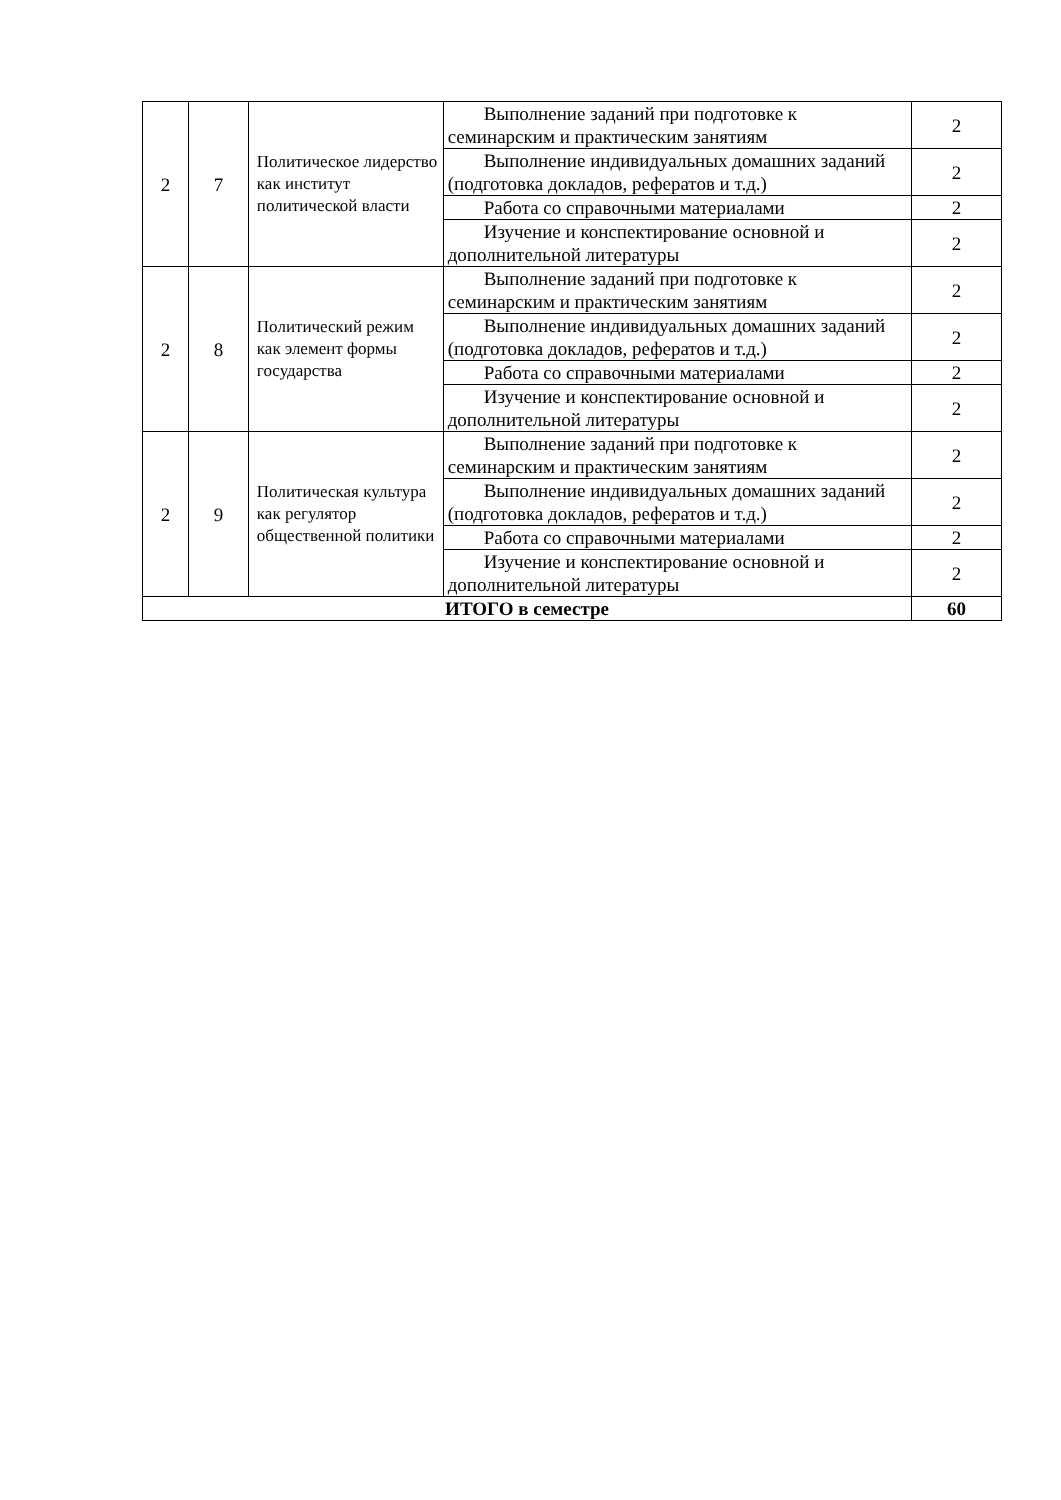| 2 | 7 | Политическое лидерство как институт политической власти | Выполнение заданий при подготовке к семинарским и практическим занятиям | 2 |
| | | | Выполнение индивидуальных домашних заданий (подготовка докладов, рефератов и т.д.) | 2 |
| | | | Работа со справочными материалами | 2 |
| | | | Изучение и конспектирование основной и дополнительной литературы | 2 |
| 2 | 8 | Политический режим как элемент формы государства | Выполнение заданий при подготовке к семинарским и практическим занятиям | 2 |
| | | | Выполнение индивидуальных домашних заданий (подготовка докладов, рефератов и т.д.) | 2 |
| | | | Работа со справочными материалами | 2 |
| | | | Изучение и конспектирование основной и дополнительной литературы | 2 |
| 2 | 9 | Политическая культура как регулятор общественной политики | Выполнение заданий при подготовке к семинарским и практическим занятиям | 2 |
| | | | Выполнение индивидуальных домашних заданий (подготовка докладов, рефератов и т.д.) | 2 |
| | | | Работа со справочными материалами | 2 |
| | | | Изучение и конспектирование основной и дополнительной литературы | 2 |
| ИТОГО в семестре | | | | 60 |